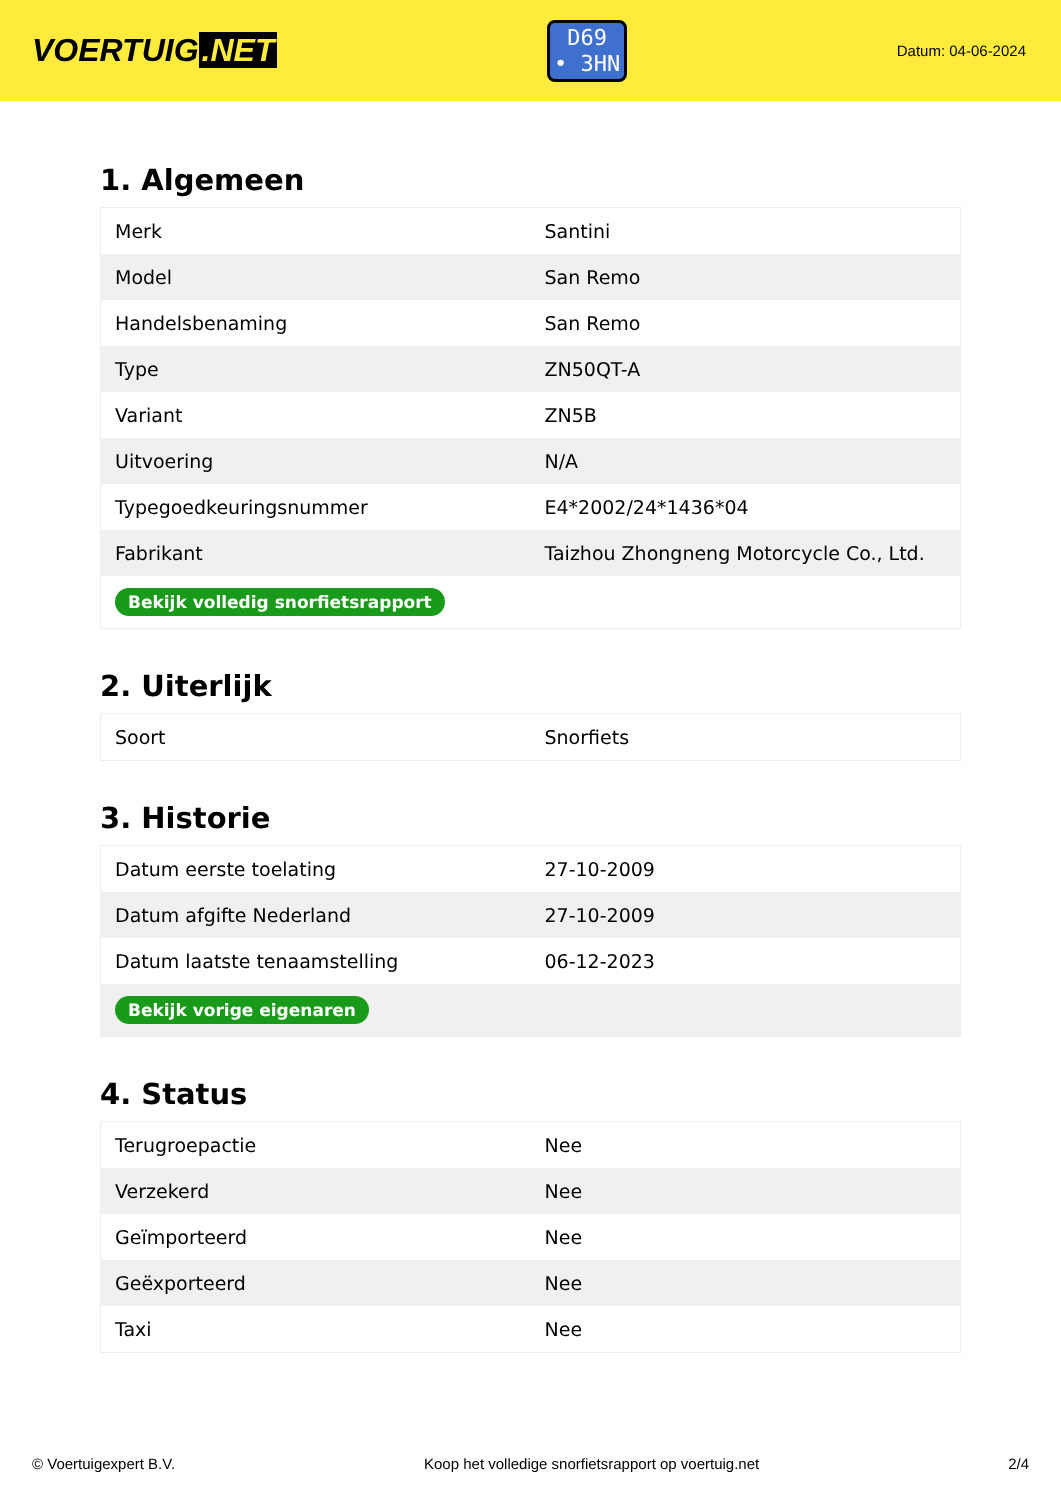VOERTUIG.NET
D69
• 3HN
Datum: 04-06-2024
1. Algemeen
| Merk | Santini |
| Model | San Remo |
| Handelsbenaming | San Remo |
| Type | ZN50QT-A |
| Variant | ZN5B |
| Uitvoering | N/A |
| Typegoedkeuringsnummer | E4*2002/24*1436*04 |
| Fabrikant | Taizhou Zhongneng Motorcycle Co., Ltd. |
| Bekijk volledig snorfietsrapport | |
2. Uiterlijk
| Soort | Snorfiets |
3. Historie
| Datum eerste toelating | 27-10-2009 |
| Datum afgifte Nederland | 27-10-2009 |
| Datum laatste tenaamstelling | 06-12-2023 |
| Bekijk vorige eigenaren | |
4. Status
| Terugroepactie | Nee |
| Verzekerd | Nee |
| Geïmporteerd | Nee |
| Geëxporteerd | Nee |
| Taxi | Nee |
© Voertuigexpert B.V. Koop het volledige snorfietsrapport op voertuig.net 2/4